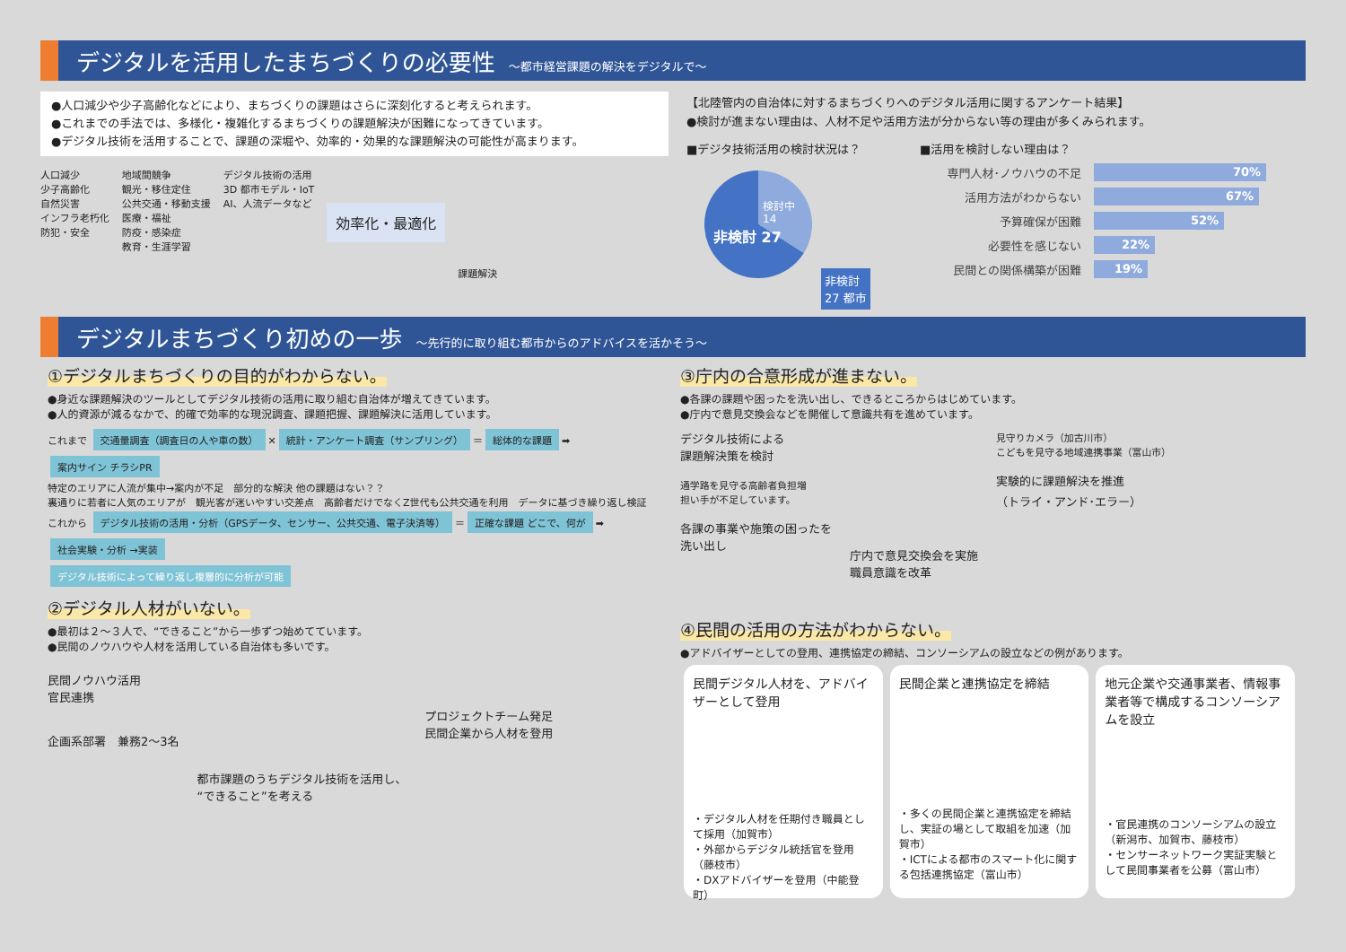デジタルを活用したまちづくりの必要性 ～都市経営課題の解決をデジタルで～
●人口減少や少子高齢化などにより、まちづくりの課題はさらに深刻化すると考えられます。
●これまでの手法では、多様化・複雑化するまちづくりの課題解決が困難になってきています。
●デジタル技術を活用することで、課題の深堀や、効率的・効果的な課題解決の可能性が高まります。
人口減少
少子高齢化
自然災害
インフラ老朽化
防犯・安全
地域間競争
観光・移住定住
公共交通・移動支援
医療・福祉
防疫・感染症
教育・生涯学習
デジタル技術の活用
3D 都市モデル・IoT
AI、人流データなど
効率化・最適化
課題解決
【北陸管内の自治体に対するまちづくりへのデジタル活用に関するアンケート結果】
●検討が進まない理由は、人材不足や活用方法が分からない等の理由が多くみられます。
■デジタ技術活用の検討状況は？
検討中
14
非検討 27
非検討
27 都市
■活用を検討しない理由は？
専門人材･ノウハウの不足
70%
活用方法がわからない
67%
予算確保が困難
52%
必要性を感じない
22%
民間との関係構築が困難
19%
デジタルまちづくり初めの一歩 ～先行的に取り組む都市からのアドバイスを活かそう～
①デジタルまちづくりの目的がわからない。
●身近な課題解決のツールとしてデジタル技術の活用に取り組む自治体が増えてきています。
●人的資源が減るなかで、的確で効率的な現況調査、課題把握、課題解決に活用しています。
これまで 交通量調査（調査日の人や車の数） ✕ 統計・アンケート調査（サンプリング） ＝ 総体的な課題 ➡ 案内サイン チラシPR
特定のエリアに人流が集中→案内が不足　部分的な解決 他の課題はない？？
裏通りに若者に人気のエリアが　観光客が迷いやすい交差点　高齢者だけでなくZ世代も公共交通を利用　データに基づき繰り返し検証
これから デジタル技術の活用・分析（GPSデータ、センサー、公共交通、電子決済等） ＝ 正確な課題 どこで、何が ➡ 社会実験・分析 →実装
デジタル技術によって繰り返し複層的に分析が可能
②デジタル人材がいない。
●最初は２～３人で、“できること”から一歩ずつ始めてています。
●民間のノウハウや人材を活用している自治体も多いです。
民間ノウハウ活用
官民連携
企画系部署　兼務2～3名
都市課題のうちデジタル技術を活用し、
“できること”を考える
プロジェクトチーム発足
民間企業から人材を登用
③庁内の合意形成が進まない。
●各課の課題や困ったを洗い出し、できるところからはじめています。
●庁内で意見交換会などを開催して意識共有を進めています。
デジタル技術による
課題解決策を検討
通学路を見守る高齢者負担増
担い手が不足しています。
各課の事業や施策の困ったを
洗い出し
庁内で意見交換会を実施
職員意識を改革
見守りカメラ（加古川市）
こどもを見守る地域連携事業（富山市）
実験的に課題解決を推進
（トライ・アンド･エラー）
④民間の活用の方法がわからない。
●アドバイザーとしての登用、連携協定の締結、コンソーシアムの設立などの例があります。
民間デジタル人材を、アドバイザーとして登用
・デジタル人材を任期付き職員として採用（加賀市）
・外部からデジタル統括官を登用（藤枝市）
・DXアドバイザーを登用（中能登町）
民間企業と連携協定を締結
・多くの民間企業と連携協定を締結し、実証の場として取組を加速（加賀市）
・ICTによる都市のスマート化に関する包括連携協定（富山市）
地元企業や交通事業者、情報事業者等で構成するコンソーシアムを設立
・官民連携のコンソーシアムの設立（新潟市、加賀市、藤枝市）
・センサーネットワーク実証実験として民間事業者を公募（富山市）